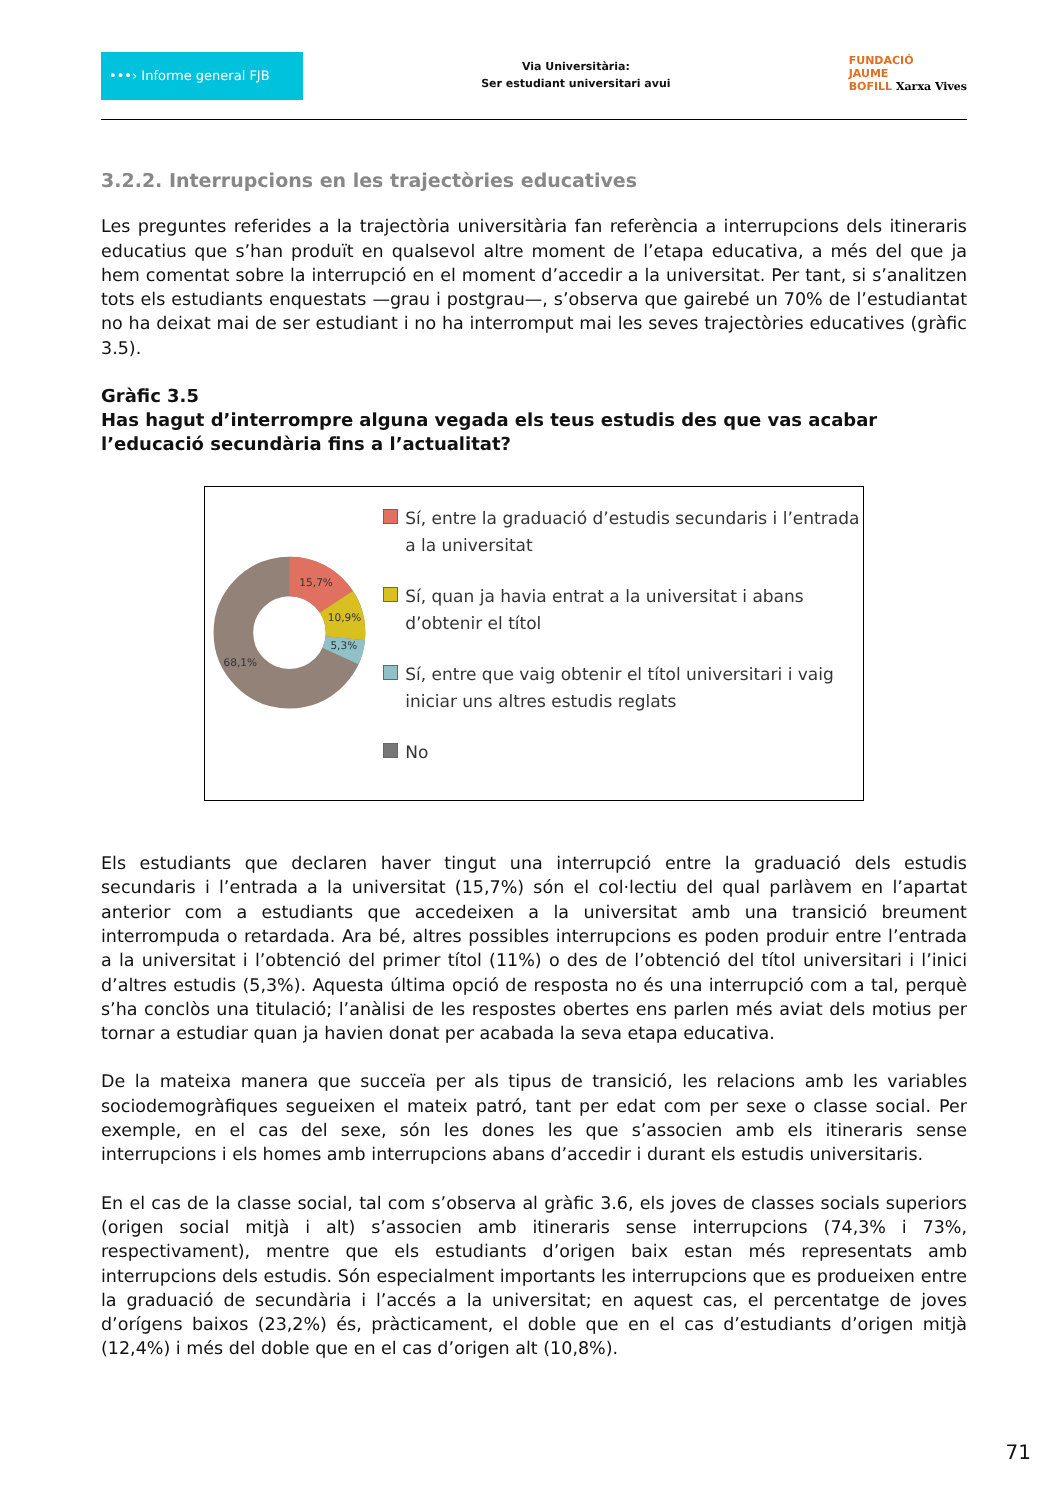•••› Informe general FJB
Via Universitària:
Ser estudiant universitari avui
FUNDACIÓ
JAUME
BOFILL Xarxa Vives
3.2.2. Interrupcions en les trajectòries educatives
Les preguntes referides a la trajectòria universitària fan referència a interrupcions dels itineraris educatius que s’han produït en qualsevol altre moment de l’etapa educativa, a més del que ja hem comentat sobre la interrupció en el moment d’accedir a la universitat. Per tant, si s’analitzen tots els estudiants enquestats —grau i postgrau—, s’observa que gairebé un 70% de l’estudiantat no ha deixat mai de ser estudiant i no ha interromput mai les seves trajectòries educatives (gràfic 3.5).
Gràfic 3.5
Has hagut d’interrompre alguna vegada els teus estudis des que vas acabar l’educació secundària fins a l’actualitat?
15,7%
10,9%
5,3%
68,1%
Sí, entre la graduació d’estudis secundaris i l’entrada a la universitat
Sí, quan ja havia entrat a la universitat i abans d’obtenir el títol
Sí, entre que vaig obtenir el títol universitari i vaig iniciar uns altres estudis reglats
No
Els estudiants que declaren haver tingut una interrupció entre la graduació dels estudis secundaris i l’entrada a la universitat (15,7%) són el col·lectiu del qual parlàvem en l’apartat anterior com a estudiants que accedeixen a la universitat amb una transició breument interrompuda o retardada. Ara bé, altres possibles interrupcions es poden produir entre l’entrada a la universitat i l’obtenció del primer títol (11%) o des de l’obtenció del títol universitari i l’inici d’altres estudis (5,3%). Aquesta última opció de resposta no és una interrupció com a tal, perquè s’ha conclòs una titulació; l’anàlisi de les respostes obertes ens parlen més aviat dels motius per tornar a estudiar quan ja havien donat per acabada la seva etapa educativa.
De la mateixa manera que succeïa per als tipus de transició, les relacions amb les variables sociodemogràfiques segueixen el mateix patró, tant per edat com per sexe o classe social. Per exemple, en el cas del sexe, són les dones les que s’associen amb els itineraris sense interrupcions i els homes amb interrupcions abans d’accedir i durant els estudis universitaris.
En el cas de la classe social, tal com s’observa al gràfic 3.6, els joves de classes socials superiors (origen social mitjà i alt) s’associen amb itineraris sense interrupcions (74,3% i 73%, respectivament), mentre que els estudiants d’origen baix estan més representats amb interrupcions dels estudis. Són especialment importants les interrupcions que es produeixen entre la graduació de secundària i l’accés a la universitat; en aquest cas, el percentatge de joves d’orígens baixos (23,2%) és, pràcticament, el doble que en el cas d’estudiants d’origen mitjà (12,4%) i més del doble que en el cas d’origen alt (10,8%).
71